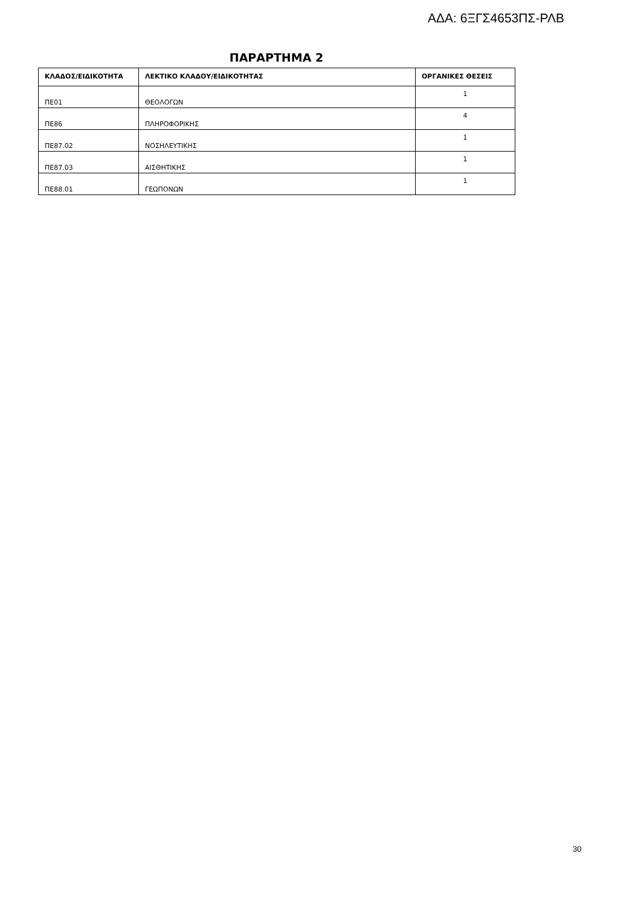ΑΔΑ: 6ΞΓΣ4653ΠΣ-ΡΛΒ
ΠΑΡΑΡΤΗΜΑ 2
| ΚΛΑΔΟΣ/ΕΙΔΙΚΟΤΗΤΑ | ΛΕΚΤΙΚΟ ΚΛΑΔΟΥ/ΕΙΔΙΚΟΤΗΤΑΣ | ΟΡΓΑΝΙΚΕΣ ΘΕΣΕΙΣ |
| --- | --- | --- |
| ΠΕ01 | ΘΕΟΛΟΓΩΝ | 1 |
| ΠΕ86 | ΠΛΗΡΟΦΟΡΙΚΗΣ | 4 |
| ΠΕ87.02 | ΝΟΣΗΛΕΥΤΙΚΗΣ | 1 |
| ΠΕ87.03 | ΑΙΣΘΗΤΙΚΗΣ | 1 |
| ΠΕ88.01 | ΓΕΩΠΟΝΩΝ | 1 |
30